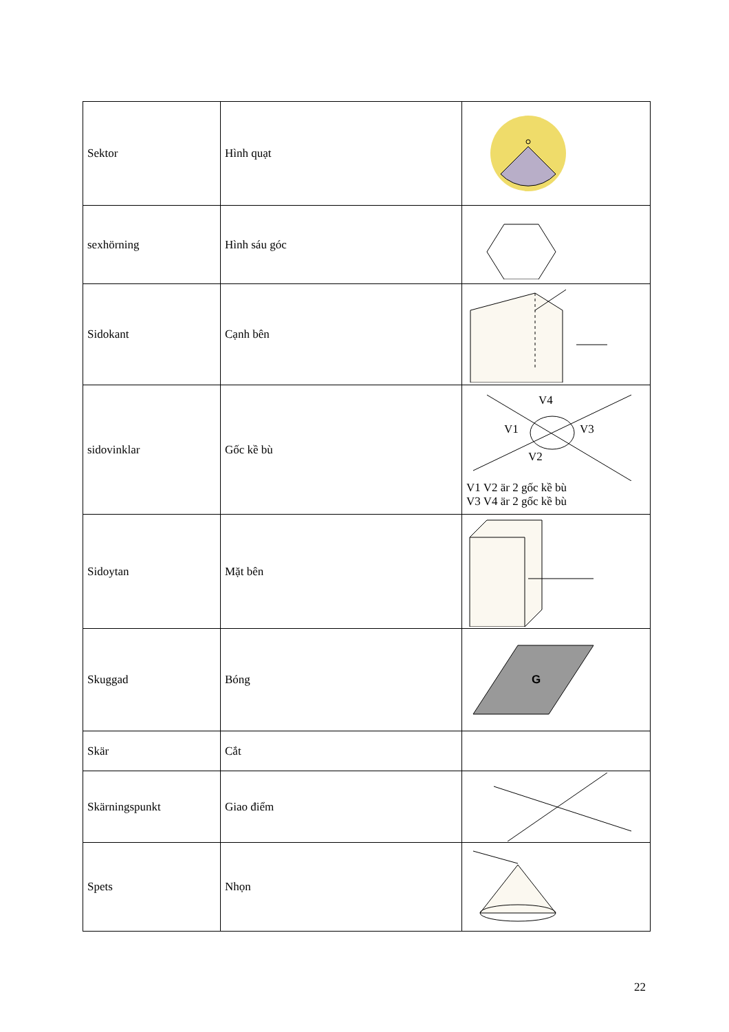| Sektor | Hình quạt | |
| sexhörning | Hình sáu góc | |
| Sidokant | Cạnh bên | |
| sidovinklar | Gốc kề bù | V4 V1 V3 V2 V1 V2 är 2 gốc kề bù V3 V4 är 2 gốc kề bù |
| Sidoytan | Mặt bên | |
| Skuggad | Bóng | G |
| Skär | Cắt | |
| Skärningspunkt | Giao điểm | |
| Spets | Nhọn | |
22